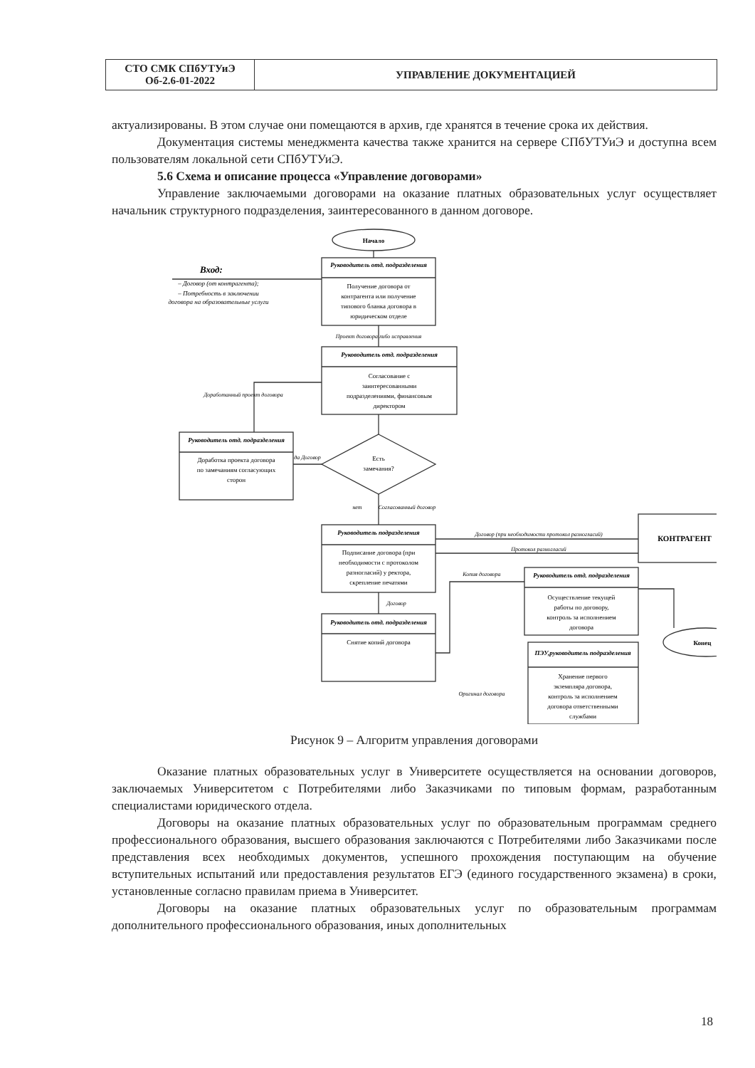| СТО СМК СПбУТУиЭ Об-2.6-01-2022 | УПРАВЛЕНИЕ ДОКУМЕНТАЦИЕЙ |
актуализированы. В этом случае они помещаются в архив, где хранятся в течение срока их действия.
Документация системы менеджмента качества также хранится на сервере СПбУТУиЭ и доступна всем пользователям локальной сети СПбУТУиЭ.
5.6 Схема и описание процесса «Управление договорами»
Управление заключаемыми договорами на оказание платных образовательных услуг осуществляет начальник структурного подразделения, заинтересованного в данном договоре.
Начало
Руководитель отд. подразделения
Получение договора от
контрагента или получение
типового бланка договора в
юридическом отделе
Вход:
– Договор (от контрагента);
– Потребность в заключении
договора на образовательные услуги
Проект договора либо исправления
Руководитель отд. подразделения
Согласование с
заинтересованными
подразделениями, финансовым
директором
Руководитель отд. подразделения
Доработка проекта договора
по замечаниям согласующих
сторон
Доработанный проект договора
Есть
замечания?
да Договор
нет
Согласованный договор
Руководитель подразделения
Подписание договора (при
необходимости с протоколом
разногласий) у ректора,
скрепление печатями
Договор (при необходимости протокол разногласий)
Протокол разногласий
КОНТРАГЕНТ
Договор
Руководитель отд. подразделения
Снятие копий договора
Копия договора
Оригинал договора
Руководитель отд. подразделения
Осуществление текущей
работы по договору,
контроль за исполнением
договора
ПЭУ,руководитель подразделения
Хранение первого
экземпляра договора,
контроль за исполнением
договора ответственными
службами
Конец
Рисунок 9 – Алгоритм управления договорами
Оказание платных образовательных услуг в Университете осуществляется на основании договоров, заключаемых Университетом с Потребителями либо Заказчиками по типовым формам, разработанным специалистами юридического отдела.
Договоры на оказание платных образовательных услуг по образовательным программам среднего профессионального образования, высшего образования заключаются с Потребителями либо Заказчиками после представления всех необходимых документов, успешного прохождения поступающим на обучение вступительных испытаний или предоставления результатов ЕГЭ (единого государственного экзамена) в сроки, установленные согласно правилам приема в Университет.
Договоры на оказание платных образовательных услуг по образовательным программам дополнительного профессионального образования, иных дополнительных
18